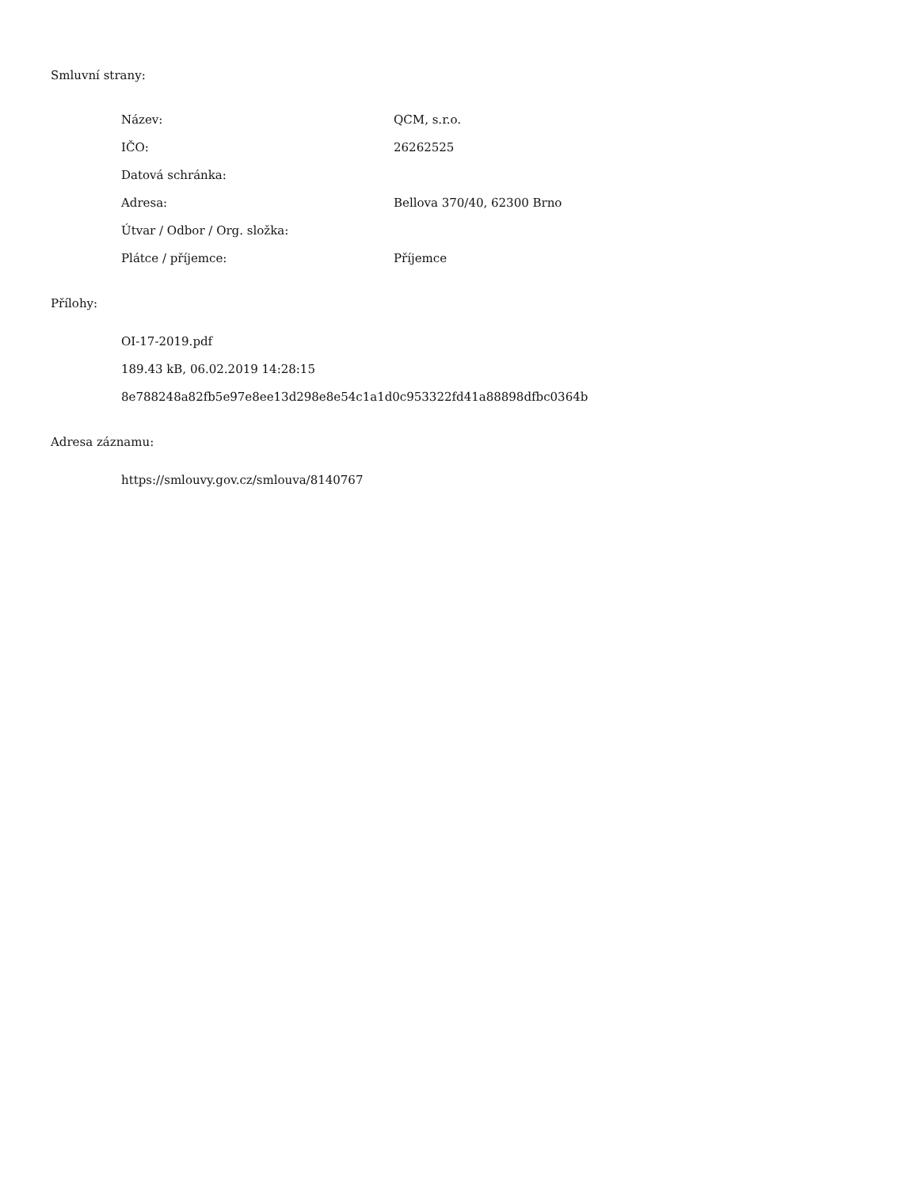Smluvní strany:
| Název: | QCM, s.r.o. |
| IČO: | 26262525 |
| Datová schránka: | |
| Adresa: | Bellova 370/40, 62300 Brno |
| Útvar / Odbor / Org. složka: | |
| Plátce / příjemce: | Příjemce |
Přílohy:
OI-17-2019.pdf
189.43 kB, 06.02.2019 14:28:15
8e788248a82fb5e97e8ee13d298e8e54c1a1d0c953322fd41a88898dfbc0364b
Adresa záznamu:
https://smlouvy.gov.cz/smlouva/8140767